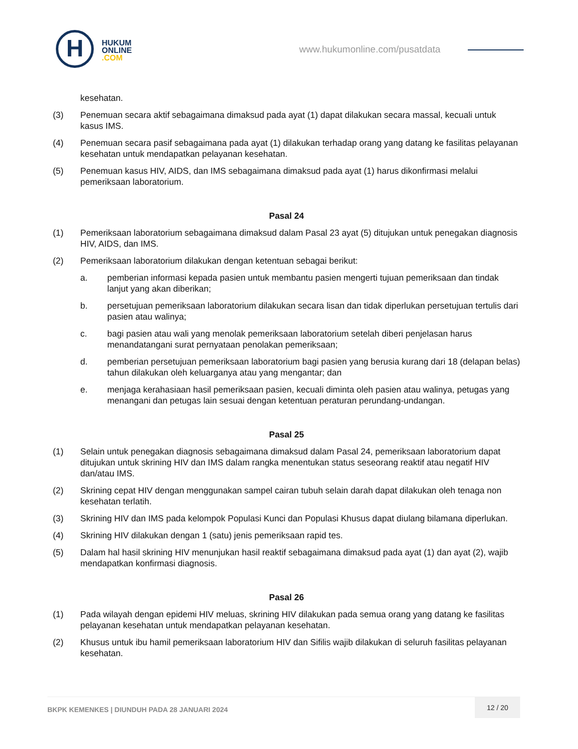H
HUKUM
ONLINE
.COM
www.hukumonline.com/pusatdata
kesehatan.
(3) Penemuan secara aktif sebagaimana dimaksud pada ayat (1) dapat dilakukan secara massal, kecuali untuk kasus IMS.
(4) Penemuan secara pasif sebagaimana pada ayat (1) dilakukan terhadap orang yang datang ke fasilitas pelayanan kesehatan untuk mendapatkan pelayanan kesehatan.
(5) Penemuan kasus HIV, AIDS, dan IMS sebagaimana dimaksud pada ayat (1) harus dikonfirmasi melalui pemeriksaan laboratorium.
Pasal 24
(1) Pemeriksaan laboratorium sebagaimana dimaksud dalam Pasal 23 ayat (5) ditujukan untuk penegakan diagnosis HIV, AIDS, dan IMS.
(2) Pemeriksaan laboratorium dilakukan dengan ketentuan sebagai berikut:
a. pemberian informasi kepada pasien untuk membantu pasien mengerti tujuan pemeriksaan dan tindak lanjut yang akan diberikan;
b. persetujuan pemeriksaan laboratorium dilakukan secara lisan dan tidak diperlukan persetujuan tertulis dari pasien atau walinya;
c. bagi pasien atau wali yang menolak pemeriksaan laboratorium setelah diberi penjelasan harus menandatangani surat pernyataan penolakan pemeriksaan;
d. pemberian persetujuan pemeriksaan laboratorium bagi pasien yang berusia kurang dari 18 (delapan belas) tahun dilakukan oleh keluarganya atau yang mengantar; dan
e. menjaga kerahasiaan hasil pemeriksaan pasien, kecuali diminta oleh pasien atau walinya, petugas yang menangani dan petugas lain sesuai dengan ketentuan peraturan perundang-undangan.
Pasal 25
(1) Selain untuk penegakan diagnosis sebagaimana dimaksud dalam Pasal 24, pemeriksaan laboratorium dapat ditujukan untuk skrining HIV dan IMS dalam rangka menentukan status seseorang reaktif atau negatif HIV dan/atau IMS.
(2) Skrining cepat HIV dengan menggunakan sampel cairan tubuh selain darah dapat dilakukan oleh tenaga non kesehatan terlatih.
(3) Skrining HIV dan IMS pada kelompok Populasi Kunci dan Populasi Khusus dapat diulang bilamana diperlukan.
(4) Skrining HIV dilakukan dengan 1 (satu) jenis pemeriksaan rapid tes.
(5) Dalam hal hasil skrining HIV menunjukan hasil reaktif sebagaimana dimaksud pada ayat (1) dan ayat (2), wajib mendapatkan konfirmasi diagnosis.
Pasal 26
(1) Pada wilayah dengan epidemi HIV meluas, skrining HIV dilakukan pada semua orang yang datang ke fasilitas pelayanan kesehatan untuk mendapatkan pelayanan kesehatan.
(2) Khusus untuk ibu hamil pemeriksaan laboratorium HIV dan Sifilis wajib dilakukan di seluruh fasilitas pelayanan kesehatan.
BKPK KEMENKES | DIUNDUH PADA 28 JANUARI 2024
12 / 20